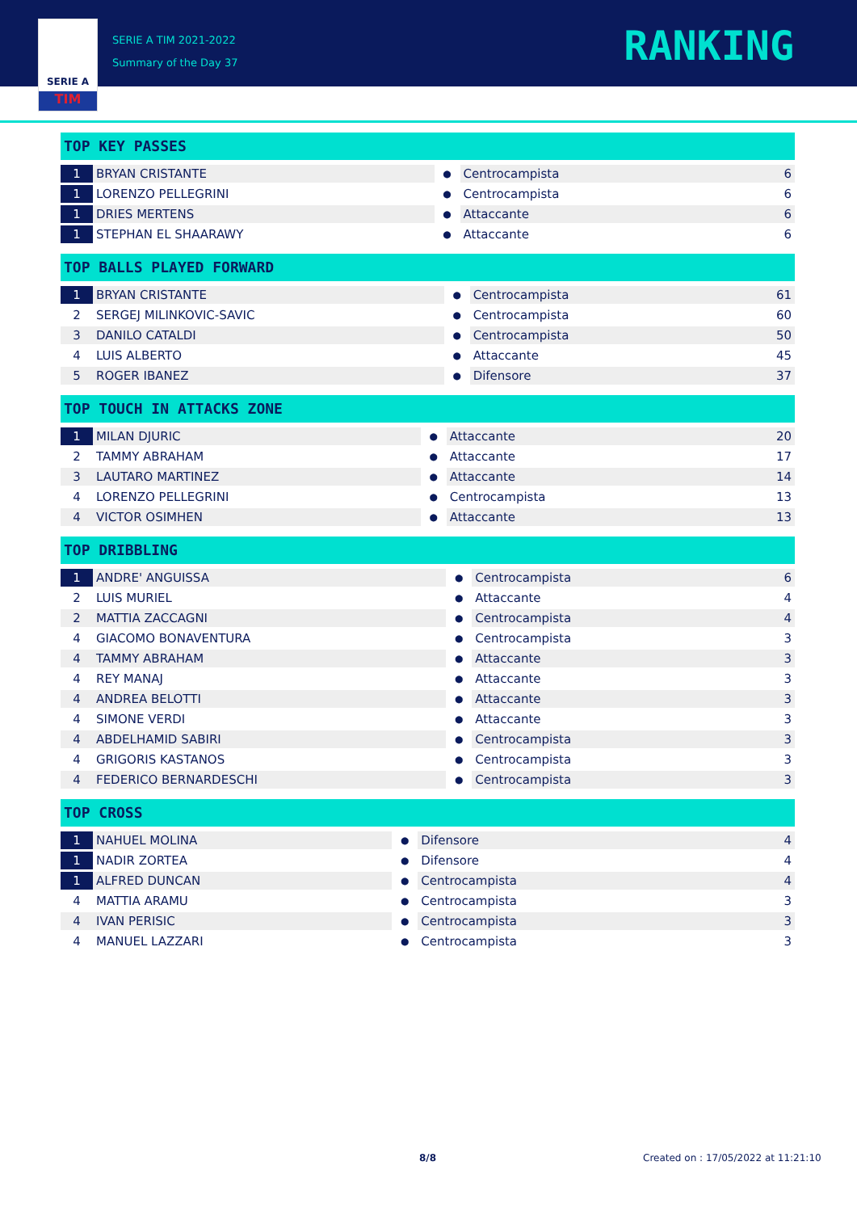SERIE A
TIM
SERIE A TIM 2021-2022
Summary of the Day 37
RANKING
TOP KEY PASSES
| 1 | BRYAN CRISTANTE | ● | Centrocampista | 6 |
| 1 | LORENZO PELLEGRINI | ● | Centrocampista | 6 |
| 1 | DRIES MERTENS | ● | Attaccante | 6 |
| 1 | STEPHAN EL SHAARAWY | ● | Attaccante | 6 |
TOP BALLS PLAYED FORWARD
| 1 | BRYAN CRISTANTE | ● | Centrocampista | 61 |
| 2 | SERGEJ MILINKOVIC-SAVIC | ● | Centrocampista | 60 |
| 3 | DANILO CATALDI | ● | Centrocampista | 50 |
| 4 | LUIS ALBERTO | ● | Attaccante | 45 |
| 5 | ROGER IBANEZ | ● | Difensore | 37 |
TOP TOUCH IN ATTACKS ZONE
| 1 | MILAN DJURIC | ● | Attaccante | 20 |
| 2 | TAMMY ABRAHAM | ● | Attaccante | 17 |
| 3 | LAUTARO MARTINEZ | ● | Attaccante | 14 |
| 4 | LORENZO PELLEGRINI | ● | Centrocampista | 13 |
| 4 | VICTOR OSIMHEN | ● | Attaccante | 13 |
TOP DRIBBLING
| 1 | ANDRE' ANGUISSA | ● | Centrocampista | 6 |
| 2 | LUIS MURIEL | ● | Attaccante | 4 |
| 2 | MATTIA ZACCAGNI | ● | Centrocampista | 4 |
| 4 | GIACOMO BONAVENTURA | ● | Centrocampista | 3 |
| 4 | TAMMY ABRAHAM | ● | Attaccante | 3 |
| 4 | REY MANAJ | ● | Attaccante | 3 |
| 4 | ANDREA BELOTTI | ● | Attaccante | 3 |
| 4 | SIMONE VERDI | ● | Attaccante | 3 |
| 4 | ABDELHAMID SABIRI | ● | Centrocampista | 3 |
| 4 | GRIGORIS KASTANOS | ● | Centrocampista | 3 |
| 4 | FEDERICO BERNARDESCHI | ● | Centrocampista | 3 |
TOP CROSS
| 1 | NAHUEL MOLINA | ● | Difensore | 4 |
| 1 | NADIR ZORTEA | ● | Difensore | 4 |
| 1 | ALFRED DUNCAN | ● | Centrocampista | 4 |
| 4 | MATTIA ARAMU | ● | Centrocampista | 3 |
| 4 | IVAN PERISIC | ● | Centrocampista | 3 |
| 4 | MANUEL LAZZARI | ● | Centrocampista | 3 |
8/8 Created on : 17/05/2022 at 11:21:10